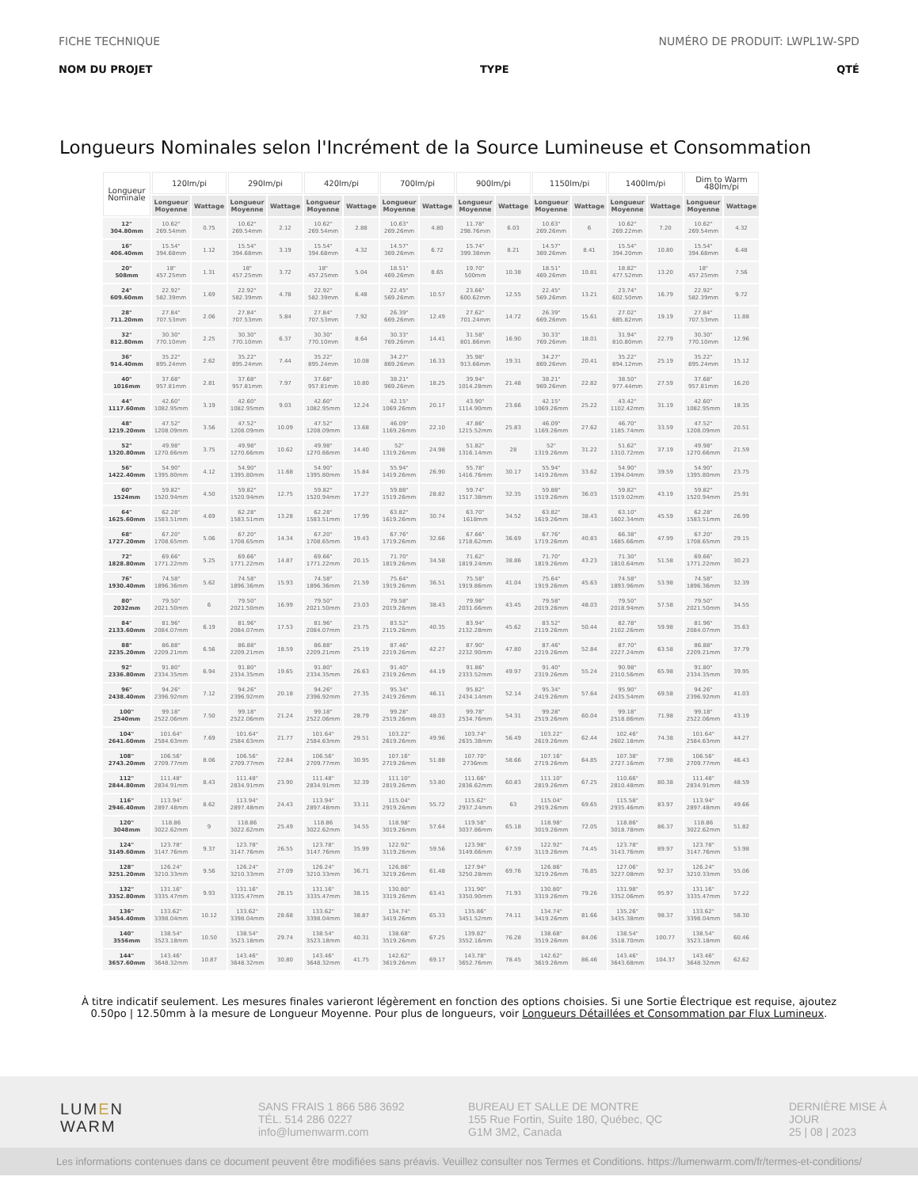FICHE TECHNIQUE NUMÉRO DE PRODUIT: LWPL1W-SPD
NOM DU PROJET TYPE QTÉ
Longueurs Nominales selon l'Incrément de la Source Lumineuse et Consommation
| Longueur Nominale | 120lm/pi | | 290lm/pi | | 420lm/pi | | 700lm/pi | | 900lm/pi | | 1150lm/pi | | 1400lm/pi | | Dim to Warm 480lm/pi | |
| --- | --- | --- | --- | --- | --- | --- | --- | --- | --- | --- | --- | --- | --- | --- | --- | --- |
| | Longueur Moyenne | Wattage | Longueur Moyenne | Wattage | Longueur Moyenne | Wattage | Longueur Moyenne | Wattage | Longueur Moyenne | Wattage | Longueur Moyenne | Wattage | Longueur Moyenne | Wattage | Longueur Moyenne | Wattage |
| 12" 304.80mm | 10.62" 269.54mm | 0.75 | 10.62" 269.54mm | 2.12 | 10.62" 269.54mm | 2.88 | 10.63" 269.26mm | 4.80 | 11.78" 298.76mm | 6.03 | 10.63" 269.26mm | 6 | 10.62" 269.22mm | 7.20 | 10.62" 269.54mm | 4.32 |
| 16" 406.40mm | 15.54" 394.68mm | 1.12 | 15.54" 394.68mm | 3.19 | 15.54" 394.68mm | 4.32 | 14.57" 369.26mm | 6.72 | 15.74" 399.38mm | 8.21 | 14.57" 369.26mm | 8.41 | 15.54" 394.20mm | 10.80 | 15.54" 394.68mm | 6.48 |
| 20" 508mm | 18" 457.25mm | 1.31 | 18" 457.25mm | 3.72 | 18" 457.25mm | 5.04 | 18.51" 469.26mm | 8.65 | 19.70" 500mm | 10.38 | 18.51" 469.26mm | 10.81 | 18.82" 477.52mm | 13.20 | 18" 457.25mm | 7.56 |
| 24" 609.60mm | 22.92" 582.39mm | 1.69 | 22.92" 582.39mm | 4.78 | 22.92" 582.39mm | 6.48 | 22.45" 569.26mm | 10.57 | 23.66" 600.62mm | 12.55 | 22.45" 569.26mm | 13.21 | 23.74" 602.50mm | 16.79 | 22.92" 582.39mm | 9.72 |
| 28" 711.20mm | 27.84" 707.53mm | 2.06 | 27.84" 707.53mm | 5.84 | 27.84" 707.53mm | 7.92 | 26.39" 669.26mm | 12.49 | 27.62" 701.24mm | 14.72 | 26.39" 669.26mm | 15.61 | 27.02" 685.82mm | 19.19 | 27.84" 707.53mm | 11.88 |
| 32" 812.80mm | 30.30" 770.10mm | 2.25 | 30.30" 770.10mm | 6.37 | 30.30" 770.10mm | 8.64 | 30.33" 769.26mm | 14.41 | 31.58" 801.86mm | 16.90 | 30.33" 769.26mm | 18.01 | 31.94" 810.80mm | 22.79 | 30.30" 770.10mm | 12.96 |
| 36" 914.40mm | 35.22" 895.24mm | 2.62 | 35.22" 895.24mm | 7.44 | 35.22" 895.24mm | 10.08 | 34.27" 869.26mm | 16.33 | 35.98" 913.66mm | 19.31 | 34.27" 869.26mm | 20.41 | 35.22" 894.12mm | 25.19 | 35.22" 895.24mm | 15.12 |
| 40" 1016mm | 37.68" 957.81mm | 2.81 | 37.68" 957.81mm | 7.97 | 37.68" 957.81mm | 10.80 | 38.21" 969.26mm | 18.25 | 39.94" 1014.28mm | 21.48 | 38.21" 969.26mm | 22.82 | 38.50" 977.44mm | 27.59 | 37.68" 957.81mm | 16.20 |
| 44" 1117.60mm | 42.60" 1082.95mm | 3.19 | 42.60" 1082.95mm | 9.03 | 42.60" 1082.95mm | 12.24 | 42.15" 1069.26mm | 20.17 | 43.90" 1114.90mm | 23.66 | 42.15" 1069.26mm | 25.22 | 43.42" 1102.42mm | 31.19 | 42.60" 1082.95mm | 18.35 |
| 48" 1219.20mm | 47.52" 1208.09mm | 3.56 | 47.52" 1208.09mm | 10.09 | 47.52" 1208.09mm | 13.68 | 46.09" 1169.26mm | 22.10 | 47.86" 1215.52mm | 25.83 | 46.09" 1169.26mm | 27.62 | 46.70" 1185.74mm | 33.59 | 47.52" 1208.09mm | 20.51 |
| 52" 1320.80mm | 49.98" 1270.66mm | 3.75 | 49.98" 1270.66mm | 10.62 | 49.98" 1270.66mm | 14.40 | 52" 1319.26mm | 24.98 | 51.82" 1316.14mm | 28 | 52" 1319.26mm | 31.22 | 51.62" 1310.72mm | 37.19 | 49.98" 1270.66mm | 21.59 |
| 56" 1422.40mm | 54.90" 1395.80mm | 4.12 | 54.90" 1395.80mm | 11.68 | 54.90" 1395.80mm | 15.84 | 55.94" 1419.26mm | 26.90 | 55.78" 1416.76mm | 30.17 | 55.94" 1419.26mm | 33.62 | 54.90" 1394.04mm | 39.59 | 54.90" 1395.80mm | 23.75 |
| 60" 1524mm | 59.82" 1520.94mm | 4.50 | 59.82" 1520.94mm | 12.75 | 59.82" 1520.94mm | 17.27 | 59.88" 1519.26mm | 28.82 | 59.74" 1517.38mm | 32.35 | 59.88" 1519.26mm | 36.03 | 59.82" 1519.02mm | 43.19 | 59.82" 1520.94mm | 25.91 |
| 64" 1625.60mm | 62.28" 1583.51mm | 4.69 | 62.28" 1583.51mm | 13.28 | 62.28" 1583.51mm | 17.99 | 63.82" 1619.26mm | 30.74 | 63.70" 1618mm | 34.52 | 63.82" 1619.26mm | 38.43 | 63.10" 1602.34mm | 45.59 | 62.28" 1583.51mm | 26.99 |
| 68" 1727.20mm | 67.20" 1708.65mm | 5.06 | 67.20" 1708.65mm | 14.34 | 67.20" 1708.65mm | 19.43 | 67.76" 1719.26mm | 32.66 | 67.66" 1718.62mm | 36.69 | 67.76" 1719.26mm | 40.83 | 66.38" 1685.66mm | 47.99 | 67.20" 1708.65mm | 29.15 |
| 72" 1828.80mm | 69.66" 1771.22mm | 5.25 | 69.66" 1771.22mm | 14.87 | 69.66" 1771.22mm | 20.15 | 71.70" 1819.26mm | 34.58 | 71.62" 1819.24mm | 38.86 | 71.70" 1819.26mm | 43.23 | 71.30" 1810.64mm | 51.58 | 69.66" 1771.22mm | 30.23 |
| 76" 1930.40mm | 74.58" 1896.36mm | 5.62 | 74.58" 1896.36mm | 15.93 | 74.58" 1896.36mm | 21.59 | 75.64" 1919.26mm | 36.51 | 75.58" 1919.86mm | 41.04 | 75.64" 1919.26mm | 45.63 | 74.58" 1893.96mm | 53.98 | 74.58" 1896.36mm | 32.39 |
| 80" 2032mm | 79.50" 2021.50mm | 6 | 79.50" 2021.50mm | 16.99 | 79.50" 2021.50mm | 23.03 | 79.58" 2019.26mm | 38.43 | 79.98" 2031.66mm | 43.45 | 79.58" 2019.26mm | 48.03 | 79.50" 2018.94mm | 57.58 | 79.50" 2021.50mm | 34.55 |
| 84" 2133.60mm | 81.96" 2084.07mm | 6.19 | 81.96" 2084.07mm | 17.53 | 81.96" 2084.07mm | 23.75 | 83.52" 2119.26mm | 40.35 | 83.94" 2132.28mm | 45.62 | 83.52" 2119.26mm | 50.44 | 82.78" 2102.26mm | 59.98 | 81.96" 2084.07mm | 35.63 |
| 88" 2235.20mm | 86.88" 2209.21mm | 6.56 | 86.88" 2209.21mm | 18.59 | 86.88" 2209.21mm | 25.19 | 87.46" 2219.26mm | 42.27 | 87.90" 2232.90mm | 47.80 | 87.46" 2219.26mm | 52.84 | 87.70" 2227.24mm | 63.58 | 86.88" 2209.21mm | 37.79 |
| 92" 2336.80mm | 91.80" 2334.35mm | 6.94 | 91.80" 2334.35mm | 19.65 | 91.80" 2334.35mm | 26.63 | 91.40" 2319.26mm | 44.19 | 91.86" 2333.52mm | 49.97 | 91.40" 2319.26mm | 55.24 | 90.98" 2310.56mm | 65.98 | 91.80" 2334.35mm | 39.95 |
| 96" 2438.40mm | 94.26" 2396.92mm | 7.12 | 94.26" 2396.92mm | 20.18 | 94.26" 2396.92mm | 27.35 | 95.34" 2419.26mm | 46.11 | 95.82" 2434.14mm | 52.14 | 95.34" 2419.26mm | 57.64 | 95.90" 2435.54mm | 69.58 | 94.26" 2396.92mm | 41.03 |
| 100" 2540mm | 99.18" 2522.06mm | 7.50 | 99.18" 2522.06mm | 21.24 | 99.18" 2522.06mm | 28.79 | 99.28" 2519.26mm | 48.03 | 99.78" 2534.76mm | 54.31 | 99.28" 2519.26mm | 60.04 | 99.18" 2518.86mm | 71.98 | 99.18" 2522.06mm | 43.19 |
| 104" 2641.60mm | 101.64" 2584.63mm | 7.69 | 101.64" 2584.63mm | 21.77 | 101.64" 2584.63mm | 29.51 | 103.22" 2619.26mm | 49.96 | 103.74" 2635.38mm | 56.49 | 103.22" 2619.26mm | 62.44 | 102.46" 2602.18mm | 74.38 | 101.64" 2584.63mm | 44.27 |
| 108" 2743.20mm | 106.56" 2709.77mm | 8.06 | 106.56" 2709.77mm | 22.84 | 106.56" 2709.77mm | 30.95 | 107.16" 2719.26mm | 51.88 | 107.70" 2736mm | 58.66 | 107.16" 2719.26mm | 64.85 | 107.38" 2727.16mm | 77.98 | 106.56" 2709.77mm | 46.43 |
| 112" 2844.80mm | 111.48" 2834.91mm | 8.43 | 111.48" 2834.91mm | 23.90 | 111.48" 2834.91mm | 32.39 | 111.10" 2819.26mm | 53.80 | 111.66" 2836.62mm | 60.83 | 111.10" 2819.26mm | 67.25 | 110.66" 2810.48mm | 80.38 | 111.48" 2834.91mm | 48.59 |
| 116" 2946.40mm | 113.94" 2897.48mm | 8.62 | 113.94" 2897.48mm | 24.43 | 113.94" 2897.48mm | 33.11 | 115.04" 2919.26mm | 55.72 | 115.62" 2937.24mm | 63 | 115.04" 2919.26mm | 69.65 | 115.58" 2935.46mm | 83.97 | 113.94" 2897.48mm | 49.66 |
| 120" 3048mm | 118.86 3022.62mm | 9 | 118.86 3022.62mm | 25.49 | 118.86 3022.62mm | 34.55 | 118.98" 3019.26mm | 57.64 | 119.58" 3037.86mm | 65.18 | 118.98" 3019.26mm | 72.05 | 118.86" 3018.78mm | 86.37 | 118.86 3022.62mm | 51.82 |
| 124" 3149.60mm | 123.78" 3147.76mm | 9.37 | 123.78" 3147.76mm | 26.55 | 123.78" 3147.76mm | 35.99 | 122.92" 3119.26mm | 59.56 | 123.98" 3149.66mm | 67.59 | 122.92" 3119.26mm | 74.45 | 123.78" 3143.76mm | 89.97 | 123.78" 3147.76mm | 53.98 |
| 128" 3251.20mm | 126.24" 3210.33mm | 9.56 | 126.24" 3210.33mm | 27.09 | 126.24" 3210.33mm | 36.71 | 126.86" 3219.26mm | 61.48 | 127.94" 3250.28mm | 69.76 | 126.86" 3219.26mm | 76.85 | 127.06" 3227.08mm | 92.37 | 126.24" 3210.33mm | 55.06 |
| 132" 3352.80mm | 131.16" 3335.47mm | 9.93 | 131.16" 3335.47mm | 28.15 | 131.16" 3335.47mm | 38.15 | 130.80" 3319.26mm | 63.41 | 131.90" 3350.90mm | 71.93 | 130.80" 3319.26mm | 79.26 | 131.98" 3352.06mm | 95.97 | 131.16" 3335.47mm | 57.22 |
| 136" 3454.40mm | 133.62" 3398.04mm | 10.12 | 133.62" 3398.04mm | 28.68 | 133.62" 3398.04mm | 38.87 | 134.74" 3419.26mm | 65.33 | 135.86" 3451.52mm | 74.11 | 134.74" 3419.26mm | 81.66 | 135.26" 3435.38mm | 98.37 | 133.62" 3398.04mm | 58.30 |
| 140" 3556mm | 138.54" 3523.18mm | 10.50 | 138.54" 3523.18mm | 29.74 | 138.54" 3523.18mm | 40.31 | 138.68" 3519.26mm | 67.25 | 139.82" 3552.16mm | 76.28 | 138.68" 3519.26mm | 84.06 | 138.54" 3518.70mm | 100.77 | 138.54" 3523.18mm | 60.46 |
| 144" 3657.60mm | 143.46" 3648.32mm | 10.87 | 143.46" 3648.32mm | 30.80 | 143.46" 3648.32mm | 41.75 | 142.62" 3619.26mm | 69.17 | 143.78" 3652.76mm | 78.45 | 142.62" 3619.26mm | 86.46 | 143.46" 3643.68mm | 104.37 | 143.46" 3648.32mm | 62.62 |
À titre indicatif seulement. Les mesures finales varieront légèrement en fonction des options choisies. Si une Sortie Électrique est requise, ajoutez 0.50po | 12.50mm à la mesure de Longueur Moyenne. Pour plus de longueurs, voir Longueurs Détaillées et Consommation par Flux Lumineux.
LUMEN
WARM
SANS FRAIS 1 866 586 3692
TÉL. 514 286 0227
info@lumenwarm.com
BUREAU ET SALLE DE MONTRE
155 Rue Fortin, Suite 180, Québec, QC
G1M 3M2, Canada
DERNIÈRE MISE À JOUR
25 | 08 | 2023
Les informations contenues dans ce document peuvent être modifiées sans préavis. Veuillez consulter nos Termes et Conditions. https://lumenwarm.com/fr/termes-et-conditions/